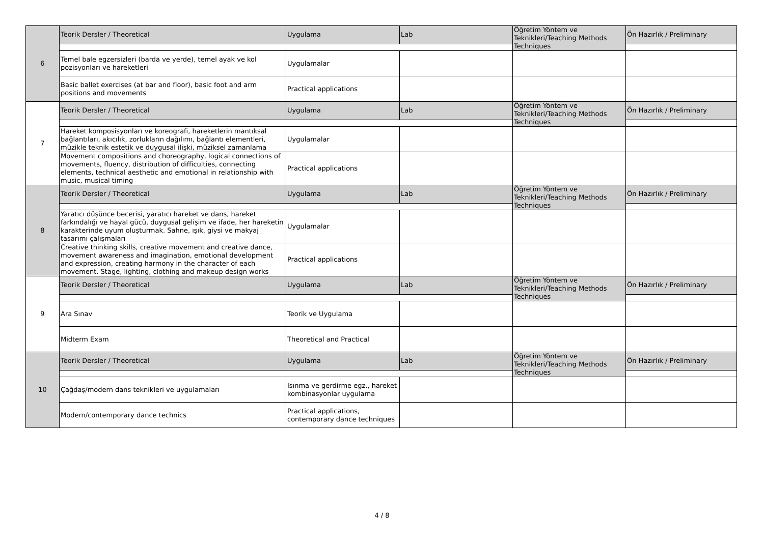| 6 | Teorik Dersler / Theoretical | Uygulama | Lab | Öğretim Yöntem ve Teknikleri/Teaching Methods Techniques | Ön Hazırlık / Preliminary |
| | Temel bale egzersizleri (barda ve yerde), temel ayak ve kol pozisyonları ve hareketleri | Uygulamalar | | | |
| | Basic ballet exercises (at bar and floor), basic foot and arm positions and movements | Practical applications | | | |
| 7 | Teorik Dersler / Theoretical | Uygulama | Lab | Öğretim Yöntem ve Teknikleri/Teaching Methods Techniques | Ön Hazırlık / Preliminary |
| | Hareket komposisyonları ve koreografi, hareketlerin mantıksal bağlantıları, akıcılık, zorlukların dağılımı, bağlantı elementleri, müzikle teknik estetik ve duygusal ilişki, müziksel zamanlama | Uygulamalar | | | |
| | Movement compositions and choreography, logical connections of movements, fluency, distribution of difficulties, connecting elements, technical aesthetic and emotional in relationship with music, musical timing | Practical applications | | | |
| 8 | Teorik Dersler / Theoretical | Uygulama | Lab | Öğretim Yöntem ve Teknikleri/Teaching Methods Techniques | Ön Hazırlık / Preliminary |
| | Yaratıcı düşünce becerisi, yaratıcı hareket ve dans, hareket farkındalığı ve hayal gücü, duygusal gelişim ve ifade, her hareketin karakterinde uyum oluşturmak. Sahne, ışık, giysi ve makyaj tasarımı çalışmaları | Uygulamalar | | | |
| | Creative thinking skills, creative movement and creative dance, movement awareness and imagination, emotional development and expression, creating harmony in the character of each movement. Stage, lighting, clothing and makeup design works | Practical applications | | | |
| 9 | Teorik Dersler / Theoretical | Uygulama | Lab | Öğretim Yöntem ve Teknikleri/Teaching Methods Techniques | Ön Hazırlık / Preliminary |
| | Ara Sınav | Teorik ve Uygulama | | | |
| | Midterm Exam | Theoretical and Practical | | | |
| 10 | Teorik Dersler / Theoretical | Uygulama | Lab | Öğretim Yöntem ve Teknikleri/Teaching Methods Techniques | Ön Hazırlık / Preliminary |
| | Çağdaş/modern dans teknikleri ve uygulamaları | Isınma ve gerdirme egz., hareket kombinasyonlar uygulama | | | |
| | Modern/contemporary dance technics | Practical applications, contemporary dance techniques | | | |
4 / 8